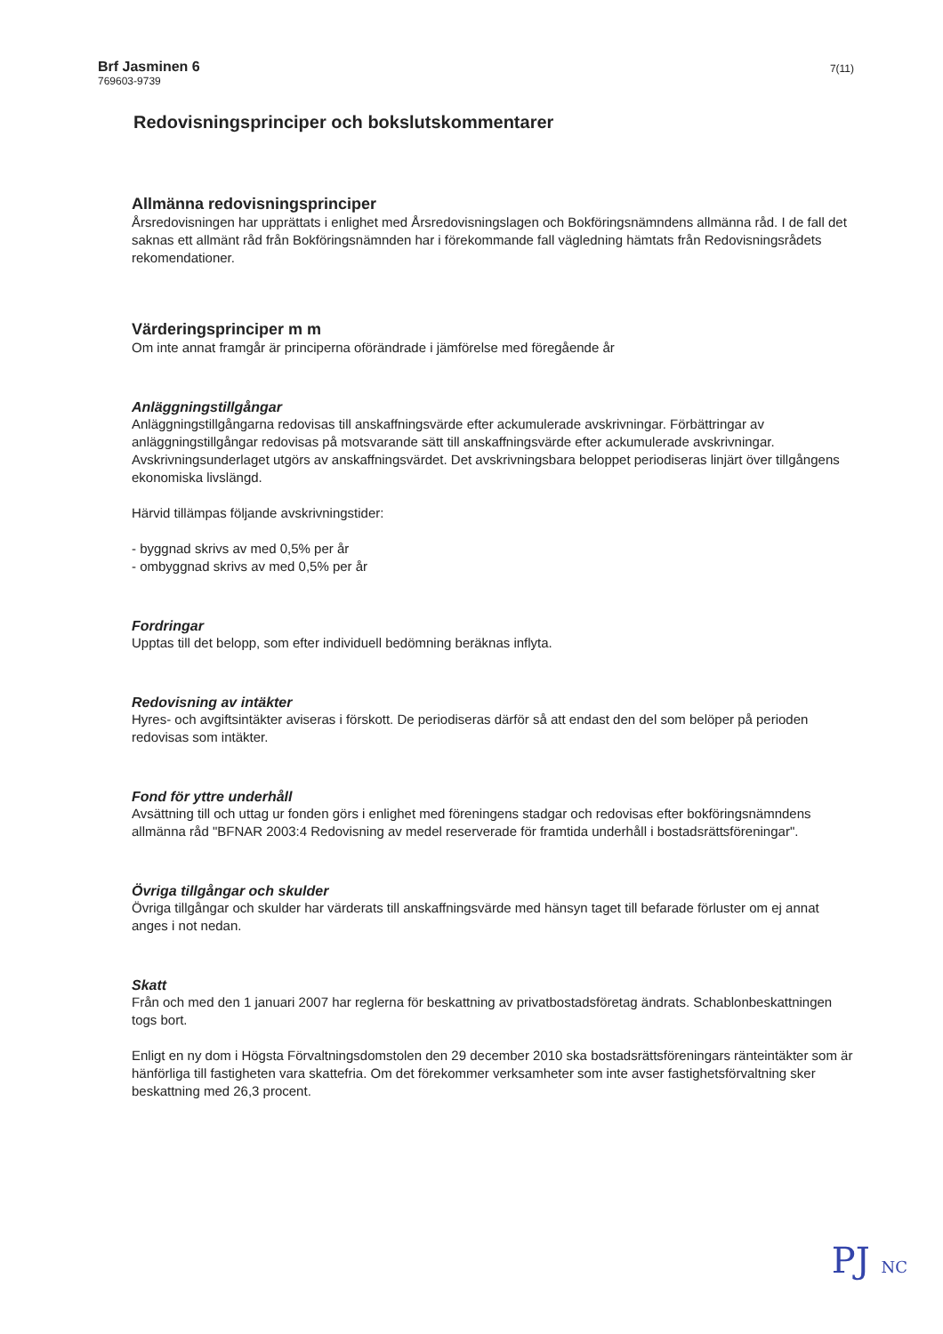Brf Jasminen 6
769603-9739
7(11)
Redovisningsprinciper och bokslutskommentarer
Allmänna redovisningsprinciper
Årsredovisningen har upprättats i enlighet med Årsredovisningslagen och Bokföringsnämndens allmänna råd. I de fall det saknas ett allmänt råd från Bokföringsnämnden har i förekommande fall vägledning hämtats från Redovisningsrådets rekomendationer.
Värderingsprinciper m m
Om inte annat framgår är principerna oförändrade i jämförelse med föregående år
Anläggningstillgångar
Anläggningstillgångarna redovisas till anskaffningsvärde efter ackumulerade avskrivningar. Förbättringar av anläggningstillgångar redovisas på motsvarande sätt till anskaffningsvärde efter ackumulerade avskrivningar. Avskrivningsunderlaget utgörs av anskaffningsvärdet. Det avskrivningsbara beloppet periodiseras linjärt över tillgångens ekonomiska livslängd.
Härvid tillämpas följande avskrivningstider:
- byggnad skrivs av med 0,5% per år
- ombyggnad skrivs av med 0,5% per år
Fordringar
Upptas till det belopp, som efter individuell bedömning beräknas inflyta.
Redovisning av intäkter
Hyres- och avgiftsintäkter aviseras i förskott. De periodiseras därför så att endast den del som belöper på perioden redovisas som intäkter.
Fond för yttre underhåll
Avsättning till och uttag ur fonden görs i enlighet med föreningens stadgar och redovisas efter bokföringsnämndens allmänna råd "BFNAR 2003:4 Redovisning av medel reserverade för framtida underhåll i bostadsrättsföreningar".
Övriga tillgångar och skulder
Övriga tillgångar och skulder har värderats till anskaffningsvärde med hänsyn taget till befarade förluster om ej annat anges i not nedan.
Skatt
Från och med den 1 januari 2007 har reglerna för beskattning av privatbostadsföretag ändrats. Schablonbeskattningen togs bort.
Enligt en ny dom i Högsta Förvaltningsdomstolen den 29 december 2010 ska bostadsrättsföreningars ränteintäkter som är hänförliga till fastigheten vara skattefria. Om det förekommer verksamheter som inte avser fastighetsförvaltning sker beskattning med 26,3 procent.
PJ NC